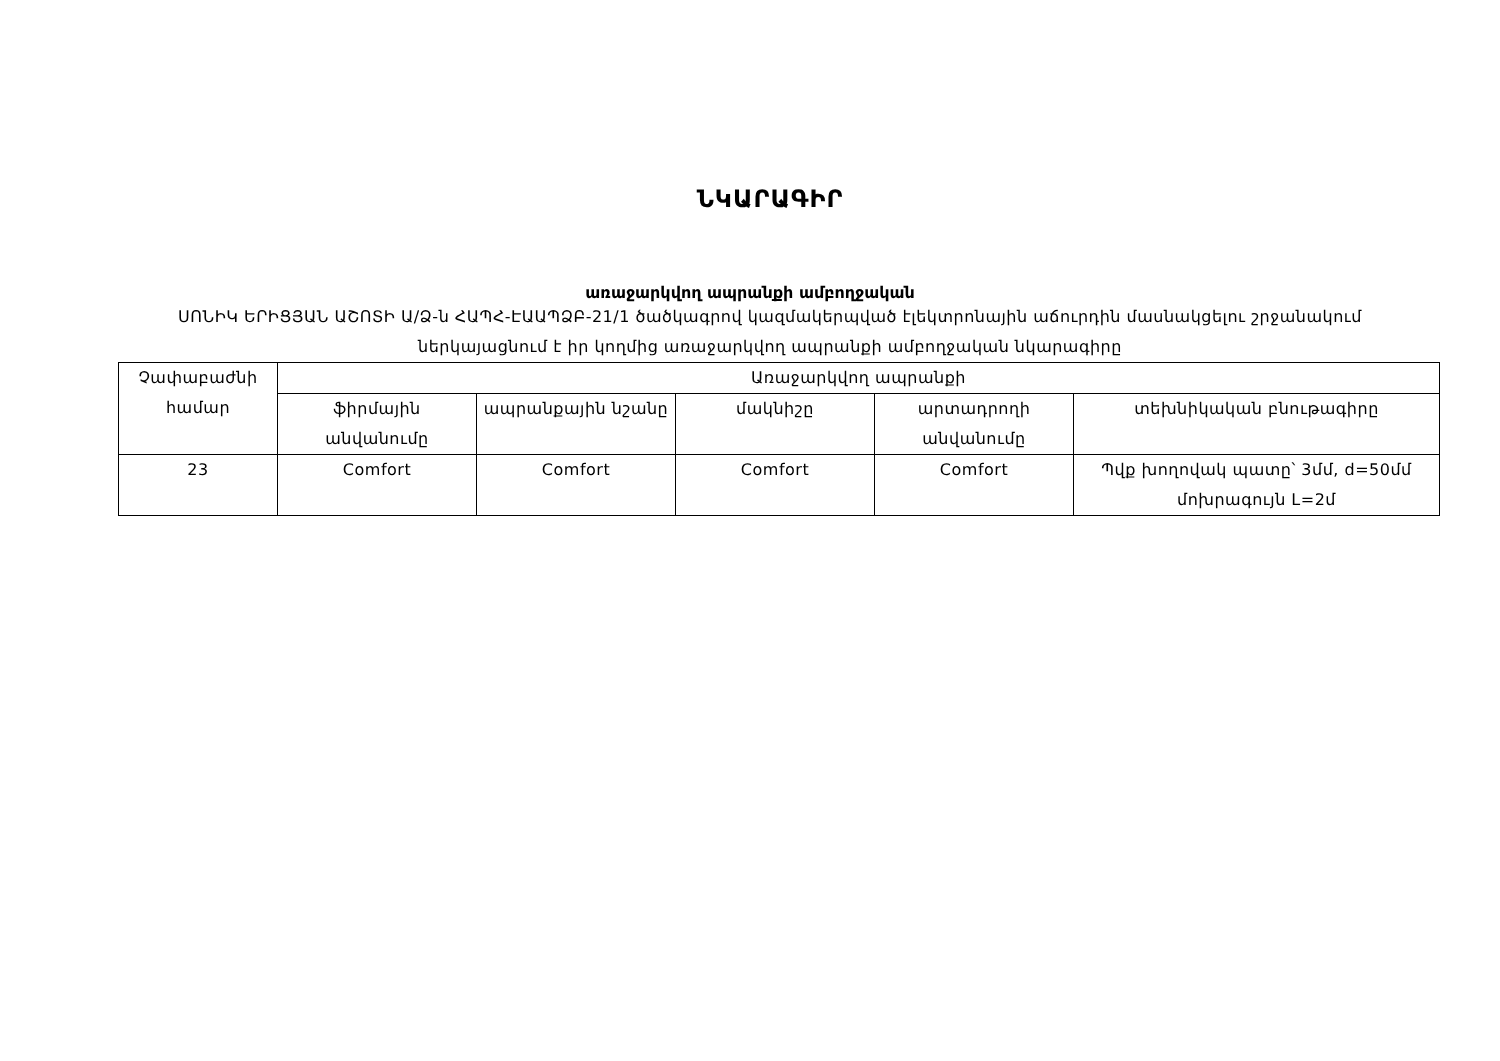ՆԿԱՐԱԳԻՐ
առաջարկվող ապրանքի ամբողջական
ՍՈՆԻԿ ԵՐԻՑՅԱՆ ԱՇՈՏԻ Ա/Ձ-ն ՀԱՊՀ-ԷԱԱՊՁԲ-21/1 ծածկագրով կազմակերպված էլեկտրոնային աճուրդին մասնակցելու շրջանակում ներկայացնում է իր կողմից առաջարկվող ապրանքի ամբողջական նկարագիրը
| Չափաբաժնի համար | Առաջարկվող ապրանքի | | | | |
| --- | --- | --- | --- | --- | --- |
| | ֆիրմային անվանումը | ապրանքային նշանը | մակնիշը | արտադրողի անվանումը | տեխնիկական բնութագիրը |
| 23 | Comfort | Comfort | Comfort | Comfort | Պվք խողովակ պատը՝ 3մմ, d=50մմ մոխրագույն L=2մ |